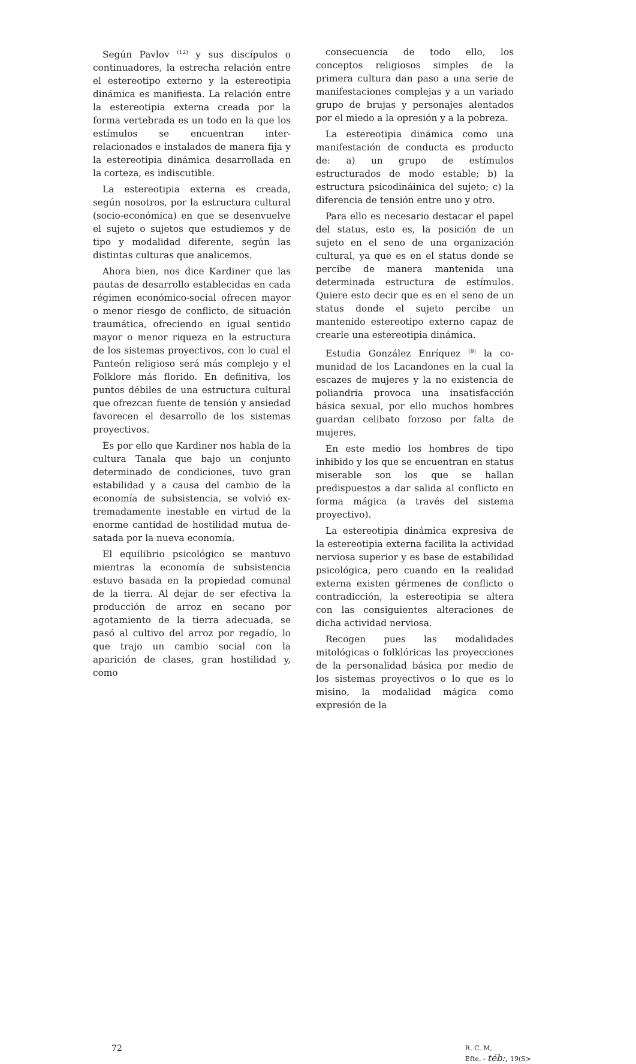Según Pavlov <sup>(12)</sup> y sus discípulos o continuadores, la estrecha relación entre el estereotipo externo y la estereotipia dinámica es manifiesta. La relación entre la estereotipia externa creada por la forma vertebrada es un todo en la que los estímulos se encuentran inter- relacionados e instalados de manera fija y la estereotipia dinámica desarrollada en la corteza, es indiscutible.
La estereotipia externa es creada, según nosotros, por la estructura cultural (socio-económica) en que se desenvuelve el sujeto o sujetos que estudiemos y de tipo y modalidad diferente, según las distintas culturas que analicemos.
Ahora bien, nos dice Kardiner que las pautas de desarrollo establecidas en cada régimen económico-social ofrecen mayor o menor riesgo de conflicto, de situación traumática, ofreciendo en igual sentido mayor o menor riqueza en la estructura de los sistemas proyectivos, con lo cual el Panteón religioso será más complejo y el Folklore más florido. En definitiva, los puntos débiles de una estructura cultural que ofrezcan fuente de tensión y ansiedad favorecen el desarrollo de los sistemas proyectivos.
Es por ello que Kardiner nos habla de la cultura Tanala que bajo un conjunto determinado de condiciones, tuvo gran estabilidad y a causa del cambio de la economía de subsistencia, se volvió ex-tremadamente inestable en virtud de la enorme cantidad de hostilidad mutua de-satada por la nueva economía.
El equilibrio psicológico se mantuvo mientras la economía de subsistencia estuvo basada en la propiedad comunal de la tierra. Al dejar de ser efectiva la producción de arroz en secano por agotamiento de la tierra adecuada, se pasó al cultivo del arroz por regadío, lo que trajo un cambio social con la aparición de clases, gran hostilidad y, como
consecuencia de todo ello, los conceptos religiosos simples de la primera cultura dan paso a una serie de manifestaciones complejas y a un variado grupo de brujas y personajes alentados por el miedo a la opresión y a la pobreza.
La estereotipia dinámica como una manifestación de conducta es producto de: a) un grupo de estímulos estructurados de modo estable; b) la estructura psicodináinica del sujeto; c) la diferencia de tensión entre uno y otro.
Para ello es necesario destacar el papel del status, esto es, la posición de un sujeto en el seno de una organización cultural, ya que es en el status donde se percibe de manera mantenida una determinada estructura de estímulos. Quiere esto decir que es en el seno de un status donde el sujeto percibe un mantenido estereotipo externo capaz de crearle una estereotipia dinámica.
Estudia González Enríquez <sup>(9)</sup> la co-munidad de los Lacandones en la cual la escazes de mujeres y la no existencia de poliandria provoca una insatisfacción básica sexual, por ello muchos hombres guardan celibato forzoso por falta de mujeres.
En este medio los hombres de tipo inhibido y los que se encuentran en status miserable son los que se hallan predispuestos a dar salida al conflicto en forma mágica (a través del sistema proyectivo).
La estereotipia dinámica expresiva de la estereotipia externa facilita la actividad nerviosa superior y es base de estabilidad psicológica, pero cuando en la realidad externa existen gérmenes de conflicto o contradicción, la estereotipia se altera con las consiguientes alteraciones de dicha actividad nerviosa.
Recogen pues las modalidades mitológicas o folklóricas las proyecciones de la personalidad básica por medio de los sistemas proyectivos o lo que es lo misino, la modalidad mágica como expresión de la
72
R. C. M,
Efte. - téb:, 19(S>